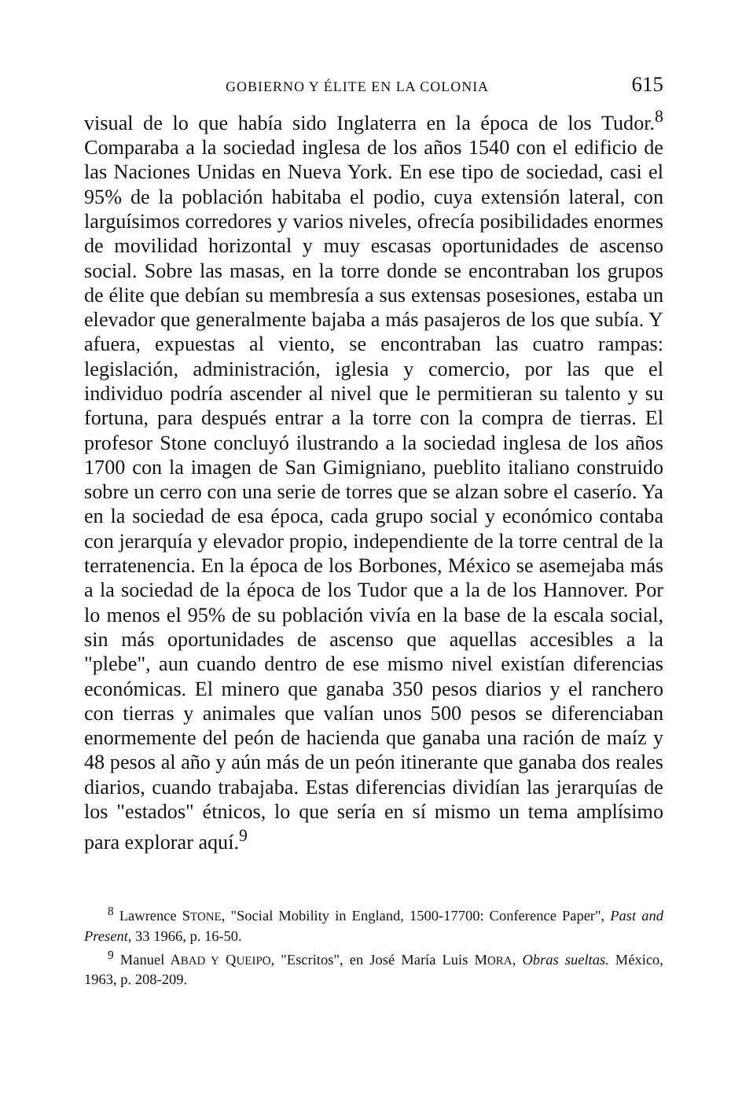GOBIERNO Y ÉLITE EN LA COLONIA 615
visual de lo que había sido Inglaterra en la época de los Tudor.<sup>8</sup> Comparaba a la sociedad inglesa de los años 1540 con el edificio de las Naciones Unidas en Nueva York. En ese tipo de sociedad, casi el 95% de la población habitaba el podio, cuya extensión lateral, con larguísimos corredores y varios niveles, ofrecía posibilidades enormes de movilidad horizontal y muy escasas oportunidades de ascenso social. Sobre las masas, en la torre donde se encontraban los grupos de élite que debían su membresía a sus extensas posesiones, estaba un elevador que generalmente bajaba a más pasajeros de los que subía. Y afuera, expuestas al viento, se encontraban las cuatro rampas: legislación, administración, iglesia y comercio, por las que el individuo podría ascender al nivel que le permitieran su talento y su fortuna, para después entrar a la torre con la compra de tierras. El profesor Stone concluyó ilustrando a la sociedad inglesa de los años 1700 con la imagen de San Gimigniano, pueblito italiano construido sobre un cerro con una serie de torres que se alzan sobre el caserío. Ya en la sociedad de esa época, cada grupo social y económico contaba con jerarquía y elevador propio, independiente de la torre central de la terratenencia. En la época de los Borbones, México se asemejaba más a la sociedad de la época de los Tudor que a la de los Hannover. Por lo menos el 95% de su población vivía en la base de la escala social, sin más oportunidades de ascenso que aquellas accesibles a la "plebe", aun cuando dentro de ese mismo nivel existían diferencias económicas. El minero que ganaba 350 pesos diarios y el ranchero con tierras y animales que valían unos 500 pesos se diferenciaban enormemente del peón de hacienda que ganaba una ración de maíz y 48 pesos al año y aún más de un peón itinerante que ganaba dos reales diarios, cuando trabajaba. Estas diferencias dividían las jerarquías de los "estados" étnicos, lo que sería en sí mismo un tema amplísimo para explorar aquí.<sup>9</sup>
<sup>8</sup> Lawrence STONE, "Social Mobility in England, 1500-17700: Conference Paper", Past and Present, 33 1966, p. 16-50.
<sup>9</sup> Manuel ABAD Y QUEIPO, "Escritos", en José María Luis MORA, Obras sueltas. México, 1963, p. 208-209.